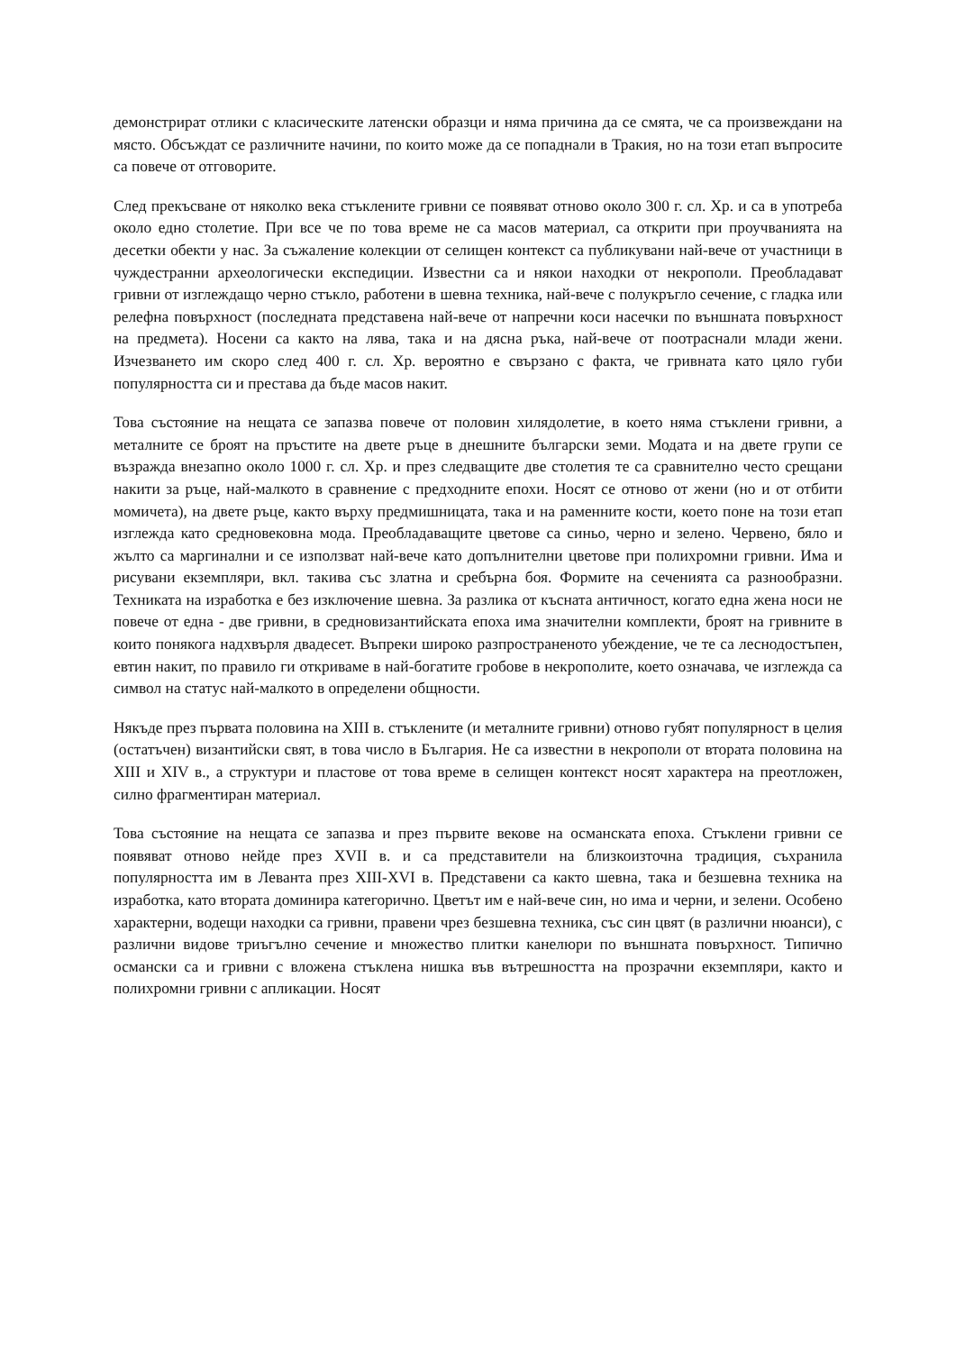демонстрират отлики с класическите латенски образци и няма причина да се смята, че са произвеждани на място. Обсъждат се различните начини, по които може да се попаднали в Тракия, но на този етап въпросите са повече от отговорите.
След прекъсване от няколко века стъклените гривни се появяват отново около 300 г. сл. Хр. и са в употреба около едно столетие. При все че по това време не са масов материал, са открити при проучванията на десетки обекти у нас. За съжаление колекции от селищен контекст са публикувани най-вече от участници в чуждестранни археологически експедиции. Известни са и някои находки от некрополи. Преобладават гривни от изглеждащо черно стъкло, работени в шевна техника, най-вече с полукръгло сечение, с гладка или релефна повърхност (последната представена най-вече от напречни коси насечки по външната повърхност на предмета). Носени са както на лява, така и на дясна ръка, най-вече от поотраснали млади жени. Изчезването им скоро след 400 г. сл. Хр. вероятно е свързано с факта, че гривната като цяло губи популярността си и престава да бъде масов накит.
Това състояние на нещата се запазва повече от половин хилядолетие, в което няма стъклени гривни, а металните се броят на пръстите на двете ръце в днешните български земи. Модата и на двете групи се възражда внезапно около 1000 г. сл. Хр. и през следващите две столетия те са сравнително често срещани накити за ръце, най-малкото в сравнение с предходните епохи. Носят се отново от жени (но и от отбити момичета), на двете ръце, както върху предмишницата, така и на раменните кости, което поне на този етап изглежда като средновековна мода. Преобладаващите цветове са синьо, черно и зелено. Червено, бяло и жълто са маргинални и се използват най-вече като допълнителни цветове при полихромни гривни. Има и рисувани екземпляри, вкл. такива със златна и сребърна боя. Формите на сеченията са разнообразни. Техниката на изработка е без изключение шевна. За разлика от късната античност, когато една жена носи не повече от една - две гривни, в средновизантийската епоха има значителни комплекти, броят на гривните в които понякога надхвърля двадесет. Въпреки широко разпространеното убеждение, че те са леснодостъпен, евтин накит, по правило ги откриваме в най-богатите гробове в некрополите, което означава, че изглежда са символ на статус най-малкото в определени общности.
Някъде през първата половина на XIII в. стъклените (и металните гривни) отново губят популярност в целия (остатъчен) византийски свят, в това число в България. Не са известни в некрополи от втората половина на XIII и XIV в., а структури и пластове от това време в селищен контекст носят характера на преотложен, силно фрагментиран материал.
Това състояние на нещата се запазва и през първите векове на османската епоха. Стъклени гривни се появяват отново нейде през XVII в. и са представители на близкоизточна традиция, съхранила популярността им в Леванта през XIII-XVI в. Представени са както шевна, така и безшевна техника на изработка, като втората доминира категорично. Цветът им е най-вече син, но има и черни, и зелени. Особено характерни, водещи находки са гривни, правени чрез безшевна техника, със син цвят (в различни нюанси), с различни видове триъгълно сечение и множество плитки канелюри по външната повърхност. Типично османски са и гривни с вложена стъклена нишка във вътрешността на прозрачни екземпляри, както и полихромни гривни с апликации. Носят